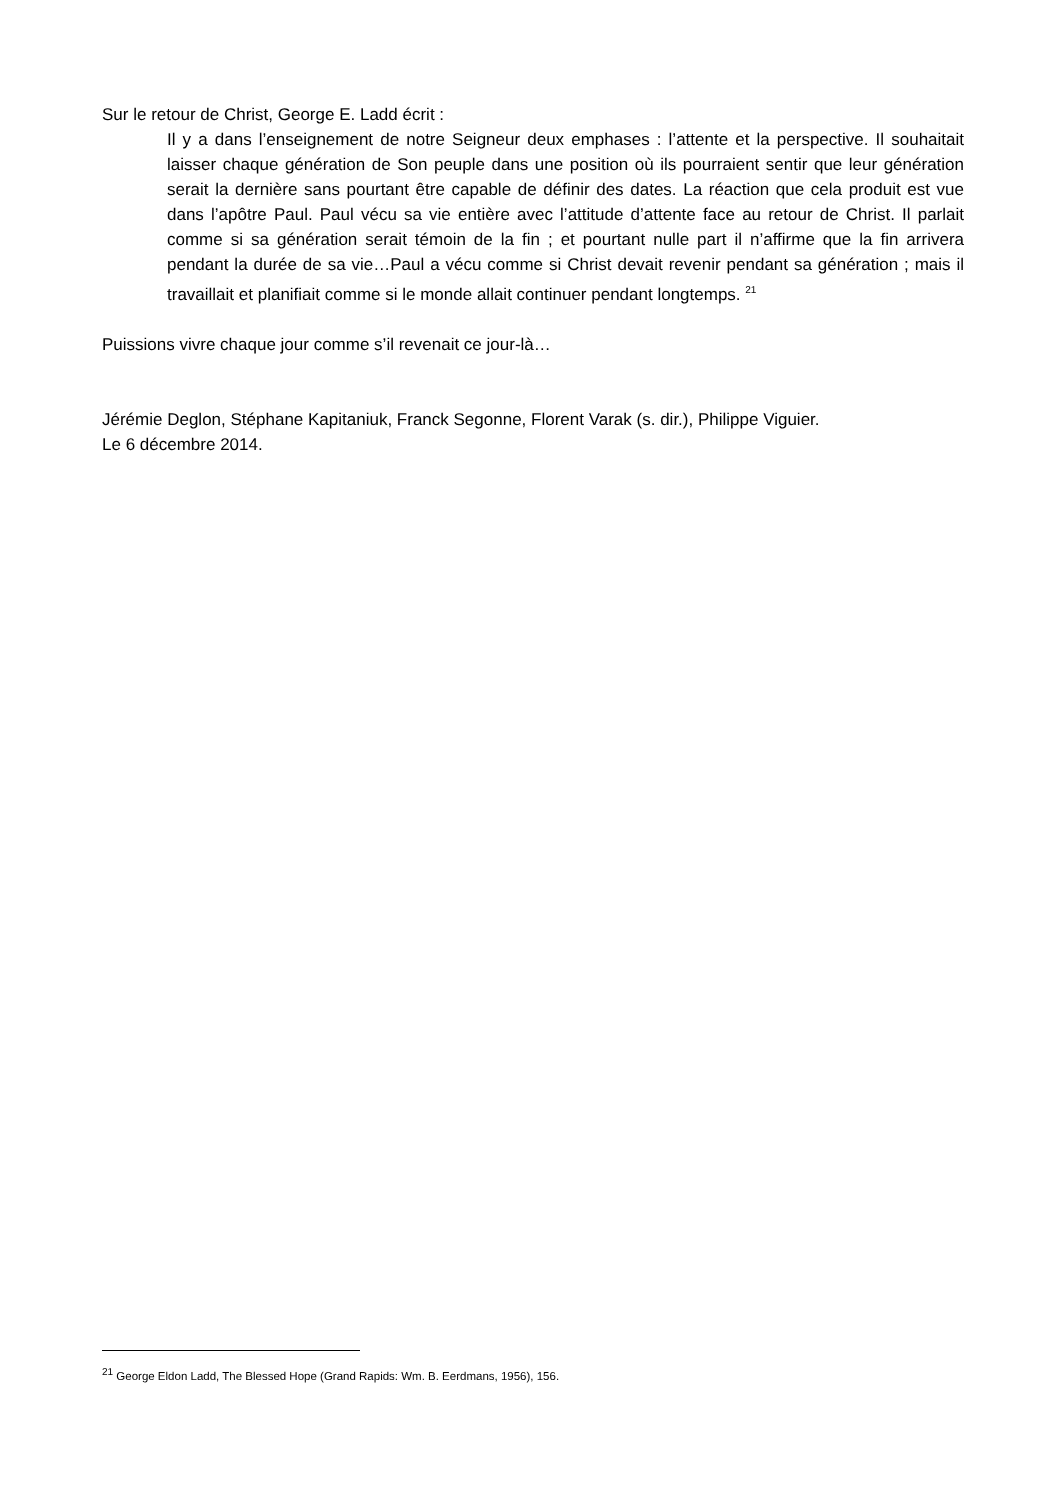Sur le retour de Christ, George E. Ladd écrit :
Il y a dans l’enseignement de notre Seigneur deux emphases : l’attente et la perspective. Il souhaitait laisser chaque génération de Son peuple dans une position où ils pourraient sentir que leur génération serait la dernière sans pourtant être capable de définir des dates. La réaction que cela produit est vue dans l’apôtre Paul. Paul vécu sa vie entière avec l’attitude d’attente face au retour de Christ. Il parlait comme si sa génération serait témoin de la fin ; et pourtant nulle part il n’affirme que la fin arrivera pendant la durée de sa vie…Paul a vécu comme si Christ devait revenir pendant sa génération ; mais il travaillait et planifiait comme si le monde allait continuer pendant longtemps. <sup>21</sup>
Puissions vivre chaque jour comme s’il revenait ce jour-là…
Jérémie Deglon, Stéphane Kapitaniuk, Franck Segonne, Florent Varak (s. dir.), Philippe Viguier.
Le 6 décembre 2014.
<sup>21</sup> George Eldon Ladd, The Blessed Hope (Grand Rapids: Wm. B. Eerdmans, 1956), 156.